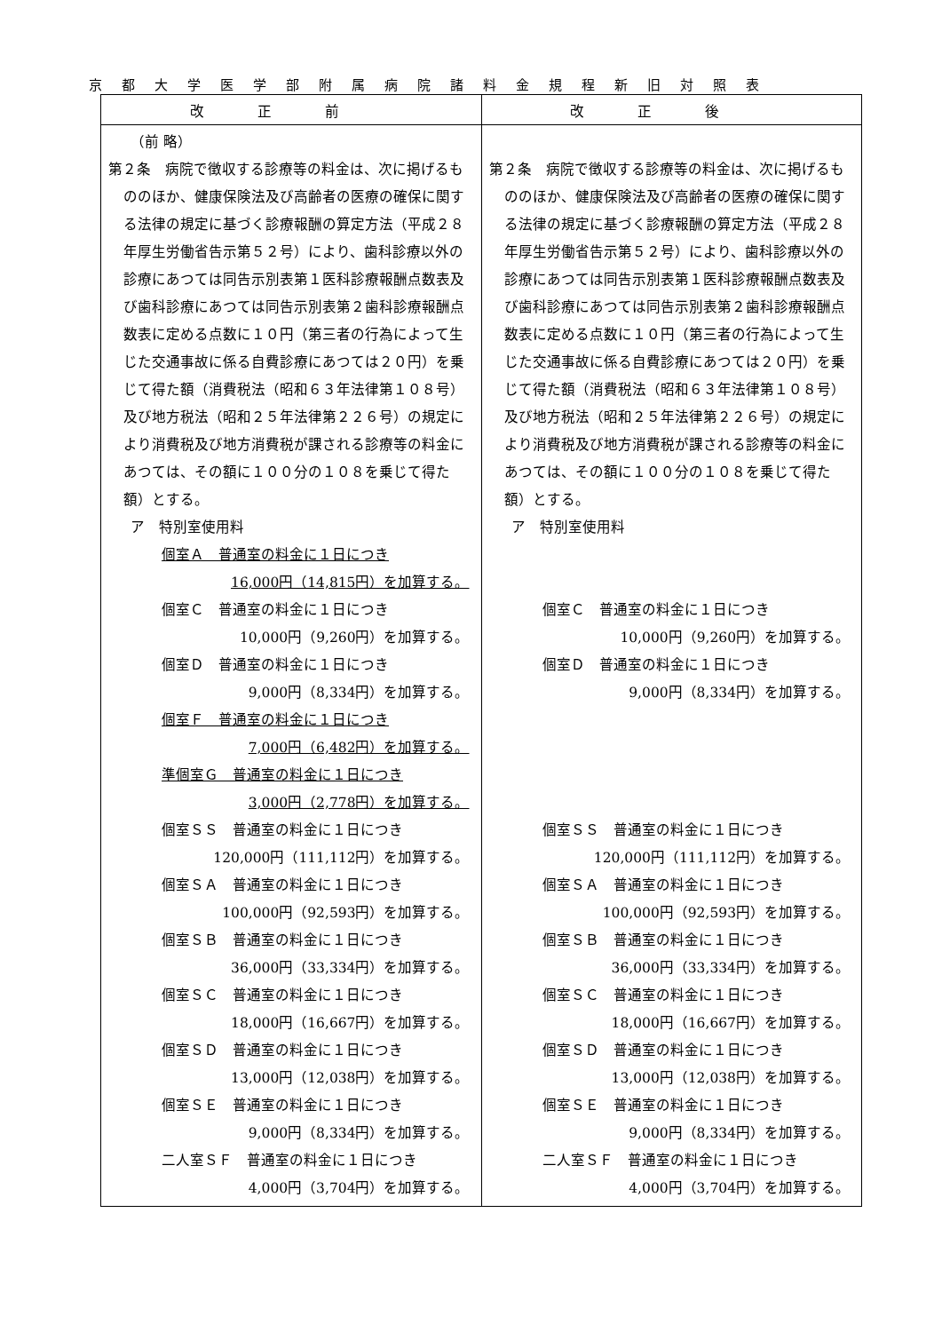京都大学医学部附属病院諸料金規程新旧対照表
| 改正前 | 改正後 |
| --- | --- |
| （前 略） 第２条 病院で徴収する診療等の料金は、次に掲げるもののほか、健康保険法及び高齢者の医療の確保に関する法律の規定に基づく診療報酬の算定方法（平成２８年厚生労働省告示第５２号）により、歯科診療以外の診療にあつては同告示別表第１医科診療報酬点数表及び歯科診療にあつては同告示別表第２歯科診療報酬点数表に定める点数に１０円（第三者の行為によって生じた交通事故に係る自費診療にあつては２０円）を乗じて得た額（消費税法（昭和６３年法律第１０８号）及び地方税法（昭和２５年法律第２２６号）の規定により消費税及び地方消費税が課される診療等の料金にあつては、その額に１００分の１０８を乗じて得た額）とする。 ア 特別室使用料 個室Ａ 普通室の料金に１日につき 16,000円（14,815円）を加算する。 個室Ｃ 普通室の料金に１日につき 10,000円（9,260円）を加算する。 個室Ｄ 普通室の料金に１日につき 9,000円（8,334円）を加算する。 個室Ｆ 普通室の料金に１日につき 7,000円（6,482円）を加算する。 準個室Ｇ 普通室の料金に１日につき 3,000円（2,778円）を加算する。 個室ＳＳ 普通室の料金に１日につき 120,000円（111,112円）を加算する。 個室ＳＡ 普通室の料金に１日につき 100,000円（92,593円）を加算する。 個室ＳＢ 普通室の料金に１日につき 36,000円（33,334円）を加算する。 個室ＳＣ 普通室の料金に１日につき 18,000円（16,667円）を加算する。 個室ＳＤ 普通室の料金に１日につき 13,000円（12,038円）を加算する。 個室ＳＥ 普通室の料金に１日につき 9,000円（8,334円）を加算する。 二人室ＳＦ 普通室の料金に１日につき 4,000円（3,704円）を加算する。 | 第２条 病院で徴収する診療等の料金は、次に掲げるもののほか、健康保険法及び高齢者の医療の確保に関する法律の規定に基づく診療報酬の算定方法（平成２８年厚生労働省告示第５２号）により、歯科診療以外の診療にあつては同告示別表第１医科診療報酬点数表及び歯科診療にあつては同告示別表第２歯科診療報酬点数表に定める点数に１０円（第三者の行為によって生じた交通事故に係る自費診療にあつては２０円）を乗じて得た額（消費税法（昭和６３年法律第１０８号）及び地方税法（昭和２５年法律第２２６号）の規定により消費税及び地方消費税が課される診療等の料金にあつては、その額に１００分の１０８を乗じて得た額）とする。 ア 特別室使用料 個室Ｃ 普通室の料金に１日につき 10,000円（9,260円）を加算する。 個室Ｄ 普通室の料金に１日につき 9,000円（8,334円）を加算する。 個室ＳＳ 普通室の料金に１日につき 120,000円（111,112円）を加算する。 個室ＳＡ 普通室の料金に１日につき 100,000円（92,593円）を加算する。 個室ＳＢ 普通室の料金に１日につき 36,000円（33,334円）を加算する。 個室ＳＣ 普通室の料金に１日につき 18,000円（16,667円）を加算する。 個室ＳＤ 普通室の料金に１日につき 13,000円（12,038円）を加算する。 個室ＳＥ 普通室の料金に１日につき 9,000円（8,334円）を加算する。 二人室ＳＦ 普通室の料金に１日につき 4,000円（3,704円）を加算する。 |